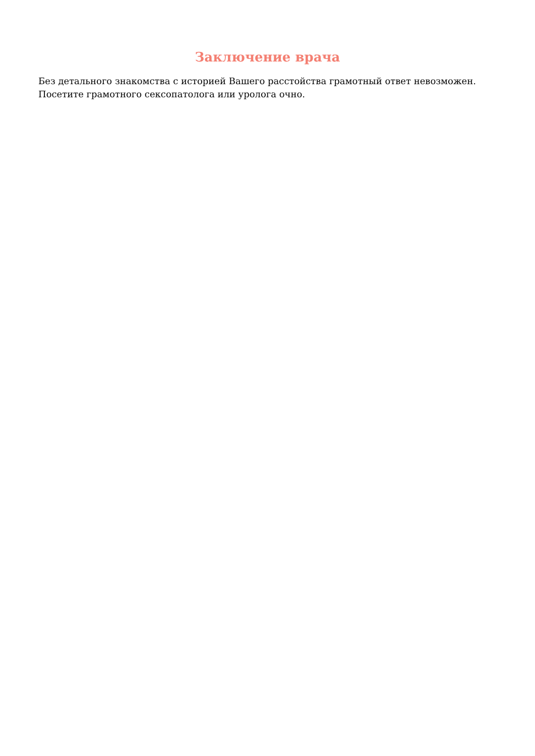Заключение врача
Без детального знакомства с историей Вашего расстойства грамотный ответ невозможен.
Посетите грамотного сексопатолога или уролога очно.